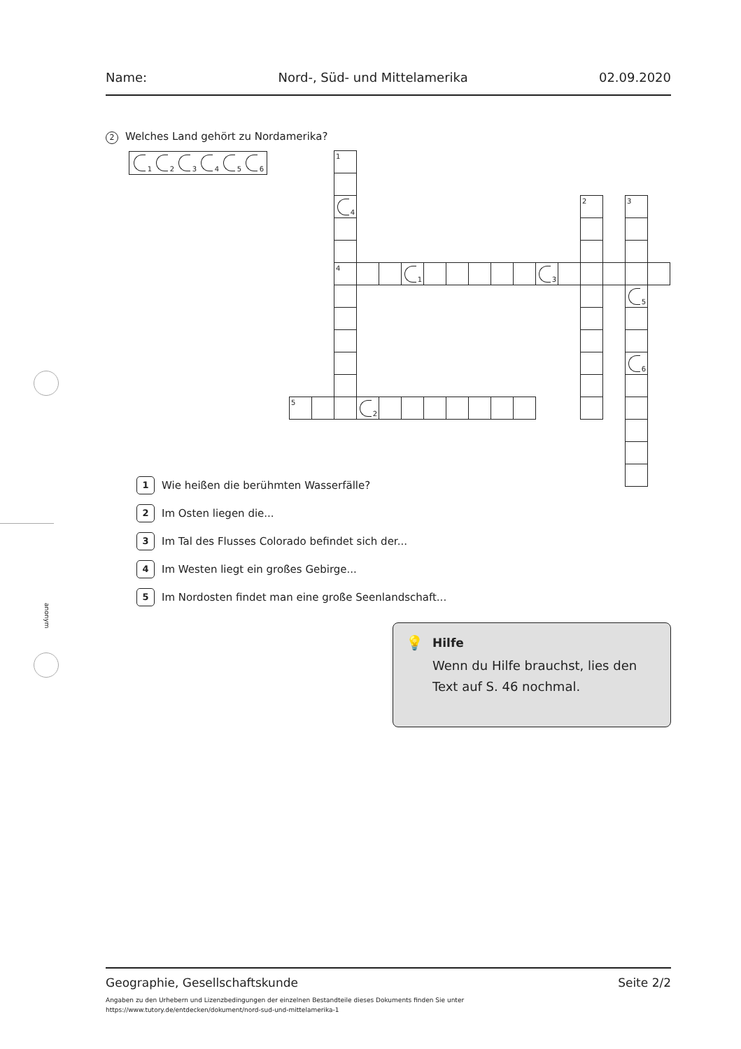Name: Nord-, Süd- und Mittelamerika 02.09.2020
2 Welches Land gehört zu Nordamerika?
1
2
3
4
5
6
1
4
2
3
4
1
3
5
6
5
2
1 Wie heißen die berühmten Wasserfälle?
2 Im Osten liegen die...
3 Im Tal des Flusses Colorado befindet sich der...
4 Im Westen liegt ein großes Gebirge...
5 Im Nordosten findet man eine große Seenlandschaft...
💡
Hilfe
Wenn du Hilfe brauchst, lies den Text auf S. 46 nochmal.
anonym
Geographie, Gesellschaftskunde Seite 2/2
Angaben zu den Urhebern und Lizenzbedingungen der einzelnen Bestandteile dieses Dokuments finden Sie unter
https://www.tutory.de/entdecken/dokument/nord-sud-und-mittelamerika-1